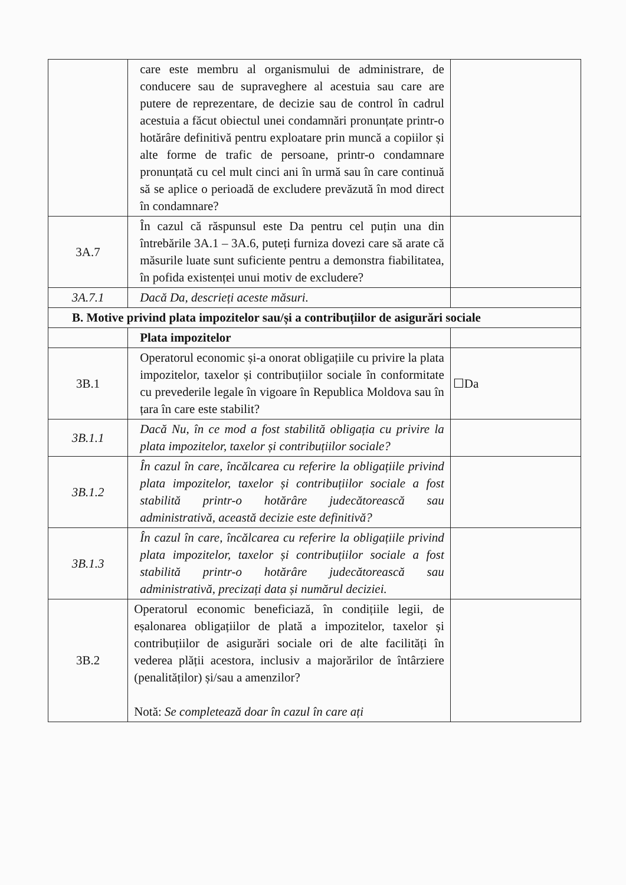| | care este membru al organismului de administrare, de conducere sau de supraveghere al acestuia sau care are putere de reprezentare, de decizie sau de control în cadrul acestuia a făcut obiectul unei condamnări pronunțate printr-o hotărâre definitivă pentru exploatare prin muncă a copiilor și alte forme de trafic de persoane, printr-o condamnare pronunțată cu cel mult cinci ani în urmă sau în care continuă să se aplice o perioadă de excludere prevăzută în mod direct în condamnare? | |
| 3A.7 | În cazul că răspunsul este Da pentru cel puțin una din întrebările 3A.1 – 3A.6, puteți furniza dovezi care să arate că măsurile luate sunt suficiente pentru a demonstra fiabilitatea, în pofida existenței unui motiv de excludere? | |
| 3A.7.1 | Dacă Da, descrieți aceste măsuri. | |
| B. Motive privind plata impozitelor sau/și a contribuțiilor de asigurări sociale | | |
| | Plata impozitelor | |
| 3B.1 | Operatorul economic și-a onorat obligațiile cu privire la plata impozitelor, taxelor și contribuțiilor sociale în conformitate cu prevederile legale în vigoare în Republica Moldova sau în țara în care este stabilit? | ☐Da |
| 3B.1.1 | Dacă Nu, în ce mod a fost stabilită obligația cu privire la plata impozitelor, taxelor și contribuțiilor sociale? | |
| 3B.1.2 | În cazul în care, încălcarea cu referire la obligațiile privind plata impozitelor, taxelor și contribuțiilor sociale a fost stabilită printr-o hotărâre judecătorească sau administrativă, această decizie este definitivă? | |
| 3B.1.3 | În cazul în care, încălcarea cu referire la obligațiile privind plata impozitelor, taxelor și contribuțiilor sociale a fost stabilită printr-o hotărâre judecătorească sau administrativă, precizați data și numărul deciziei. | |
| 3B.2 | Operatorul economic beneficiază, în condițiile legii, de eșalonarea obligațiilor de plată a impozitelor, taxelor și contribuțiilor de asigurări sociale ori de alte facilități în vederea plății acestora, inclusiv a majorărilor de întârziere (penalităților) și/sau a amenzilor? Notă: Se completează doar în cazul în care ați | |